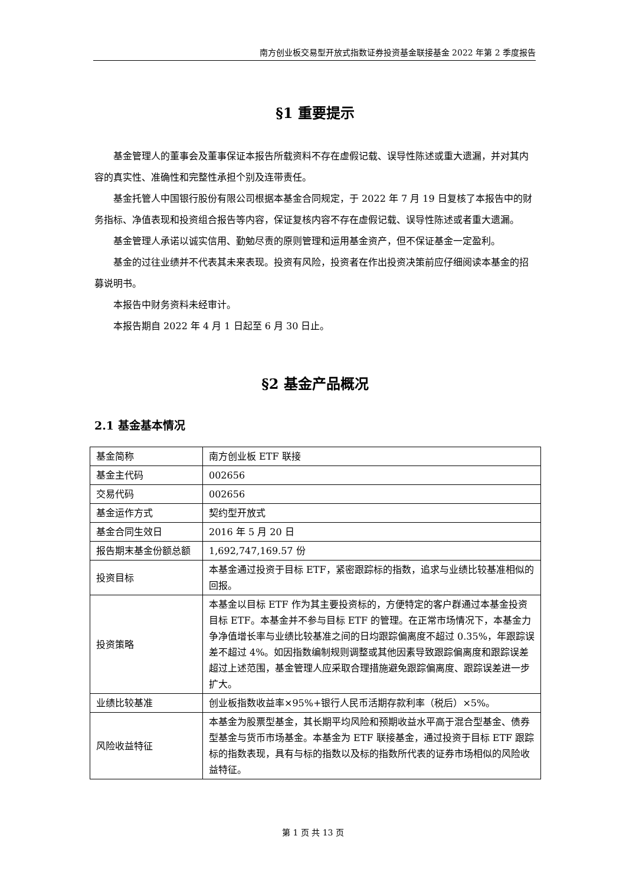南方创业板交易型开放式指数证券投资基金联接基金 2022 年第 2 季度报告
§1 重要提示
基金管理人的董事会及董事保证本报告所载资料不存在虚假记载、误导性陈述或重大遗漏，并对其内容的真实性、准确性和完整性承担个别及连带责任。
基金托管人中国银行股份有限公司根据本基金合同规定，于 2022 年 7 月 19 日复核了本报告中的财务指标、净值表现和投资组合报告等内容，保证复核内容不存在虚假记载、误导性陈述或者重大遗漏。
基金管理人承诺以诚实信用、勤勉尽责的原则管理和运用基金资产，但不保证基金一定盈利。
基金的过往业绩并不代表其未来表现。投资有风险，投资者在作出投资决策前应仔细阅读本基金的招募说明书。
本报告中财务资料未经审计。
本报告期自 2022 年 4 月 1 日起至 6 月 30 日止。
§2 基金产品概况
2.1 基金基本情况
| 基金简称 | 南方创业板 ETF 联接 |
| 基金主代码 | 002656 |
| 交易代码 | 002656 |
| 基金运作方式 | 契约型开放式 |
| 基金合同生效日 | 2016 年 5 月 20 日 |
| 报告期末基金份额总额 | 1,692,747,169.57 份 |
| 投资目标 | 本基金通过投资于目标 ETF，紧密跟踪标的指数，追求与业绩比较基准相似的回报。 |
| 投资策略 | 本基金以目标 ETF 作为其主要投资标的，方便特定的客户群通过本基金投资目标 ETF。本基金并不参与目标 ETF 的管理。在正常市场情况下，本基金力争净值增长率与业绩比较基准之间的日均跟踪偏离度不超过 0.35%，年跟踪误差不超过 4%。如因指数编制规则调整或其他因素导致跟踪偏离度和跟踪误差超过上述范围，基金管理人应采取合理措施避免跟踪偏离度、跟踪误差进一步扩大。 |
| 业绩比较基准 | 创业板指数收益率×95%+银行人民币活期存款利率（税后）×5%。 |
| 风险收益特征 | 本基金为股票型基金，其长期平均风险和预期收益水平高于混合型基金、债券型基金与货币市场基金。本基金为 ETF 联接基金，通过投资于目标 ETF 跟踪标的指数表现，具有与标的指数以及标的指数所代表的证券市场相似的风险收益特征。 |
第 1 页 共 13 页